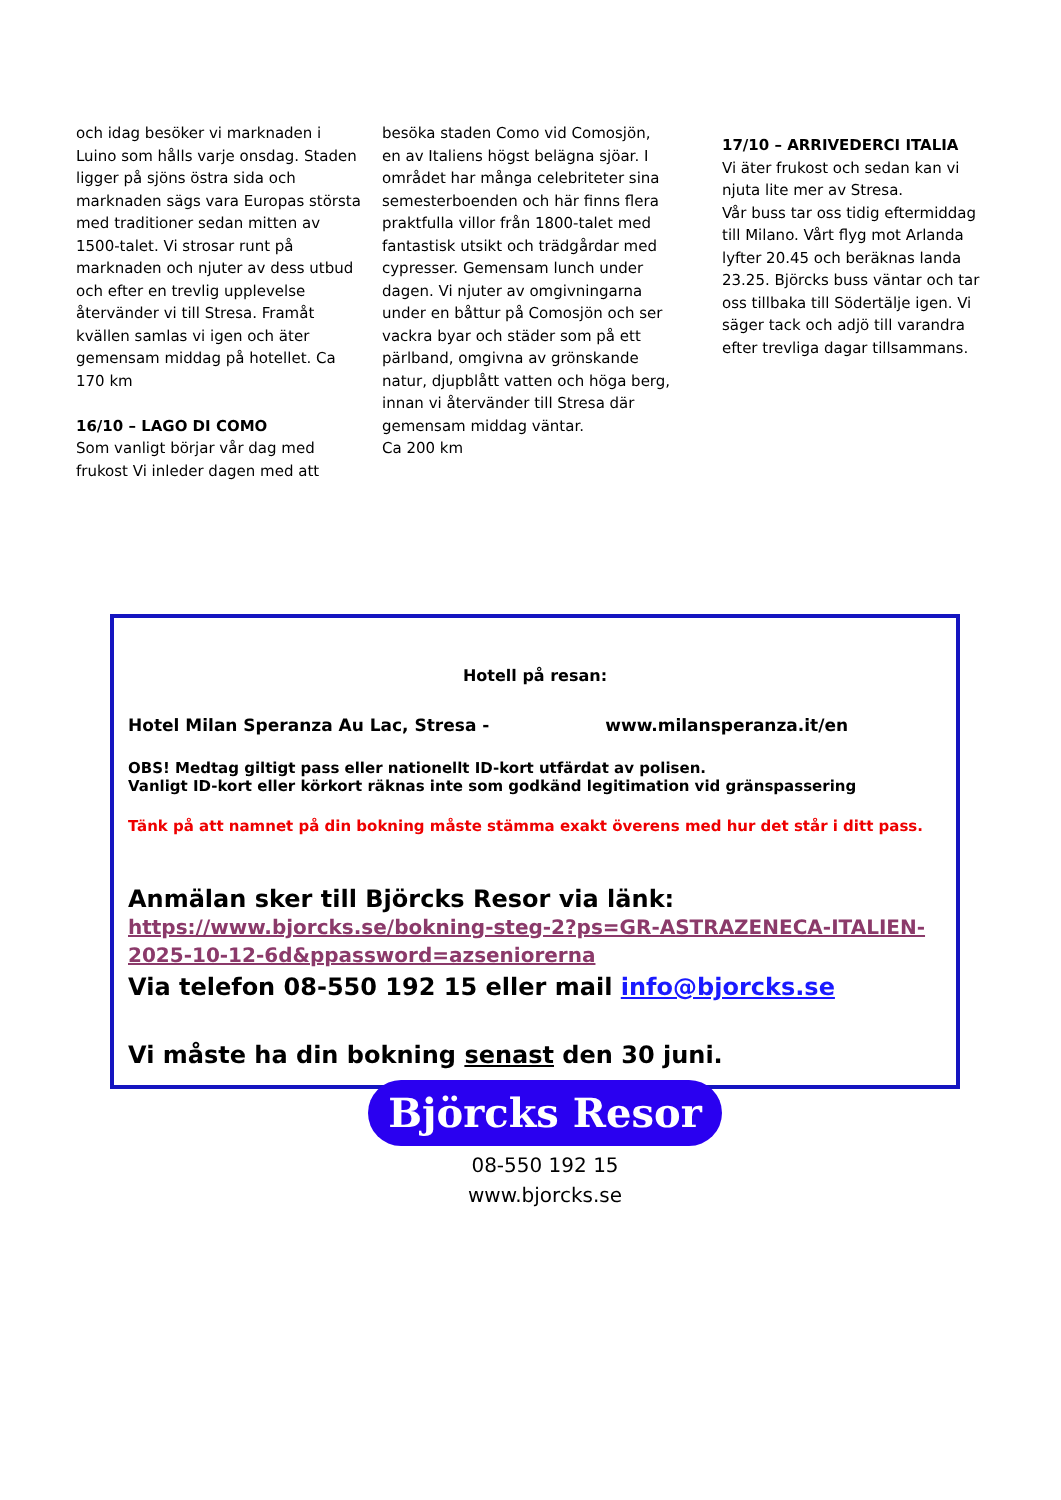och idag besöker vi marknaden i Luino som hålls varje onsdag. Staden ligger på sjöns östra sida och marknaden sägs vara Europas största med traditioner sedan mitten av 1500-talet. Vi strosar runt på marknaden och njuter av dess utbud och efter en trevlig upplevelse återvänder vi till Stresa. Framåt kvällen samlas vi igen och äter gemensam middag på hotellet. Ca 170 km
16/10 – LAGO DI COMO
Som vanligt börjar vår dag med frukost Vi inleder dagen med att
besöka staden Como vid Comosjön, en av Italiens högst belägna sjöar. I området har många celebriteter sina semesterboenden och här finns flera praktfulla villor från 1800-talet med fantastisk utsikt och trädgårdar med cypresser. Gemensam lunch under dagen. Vi njuter av omgivningarna under en båttur på Comosjön och ser vackra byar och städer som på ett pärlband, omgivna av grönskande natur, djupblått vatten och höga berg, innan vi återvänder till Stresa där gemensam middag väntar.
Ca 200 km
17/10 – ARRIVEDERCI ITALIA
Vi äter frukost och sedan kan vi njuta lite mer av Stresa.
Vår buss tar oss tidig eftermiddag till Milano. Vårt flyg mot Arlanda lyfter 20.45 och beräknas landa 23.25. Björcks buss väntar och tar oss tillbaka till Södertälje igen. Vi säger tack och adjö till varandra efter trevliga dagar tillsammans.
Hotell på resan:
Hotel Milan Speranza Au Lac, Stresa - www.milansperanza.it/en
OBS! Medtag giltigt pass eller nationellt ID-kort utfärdat av polisen.
Vanligt ID-kort eller körkort räknas inte som godkänd legitimation vid gränspassering
Tänk på att namnet på din bokning måste stämma exakt överens med hur det står i ditt pass.
Anmälan sker till Björcks Resor via länk:
https://www.bjorcks.se/bokning-steg-2?ps=GR-ASTRAZENECA-ITALIEN-2025-10-12-6d&ppassword=azseniorerna
Via telefon 08-550 192 15 eller mail info@bjorcks.se
Vi måste ha din bokning senast den 30 juni.
Björcks Resor
08-550 192 15
www.bjorcks.se